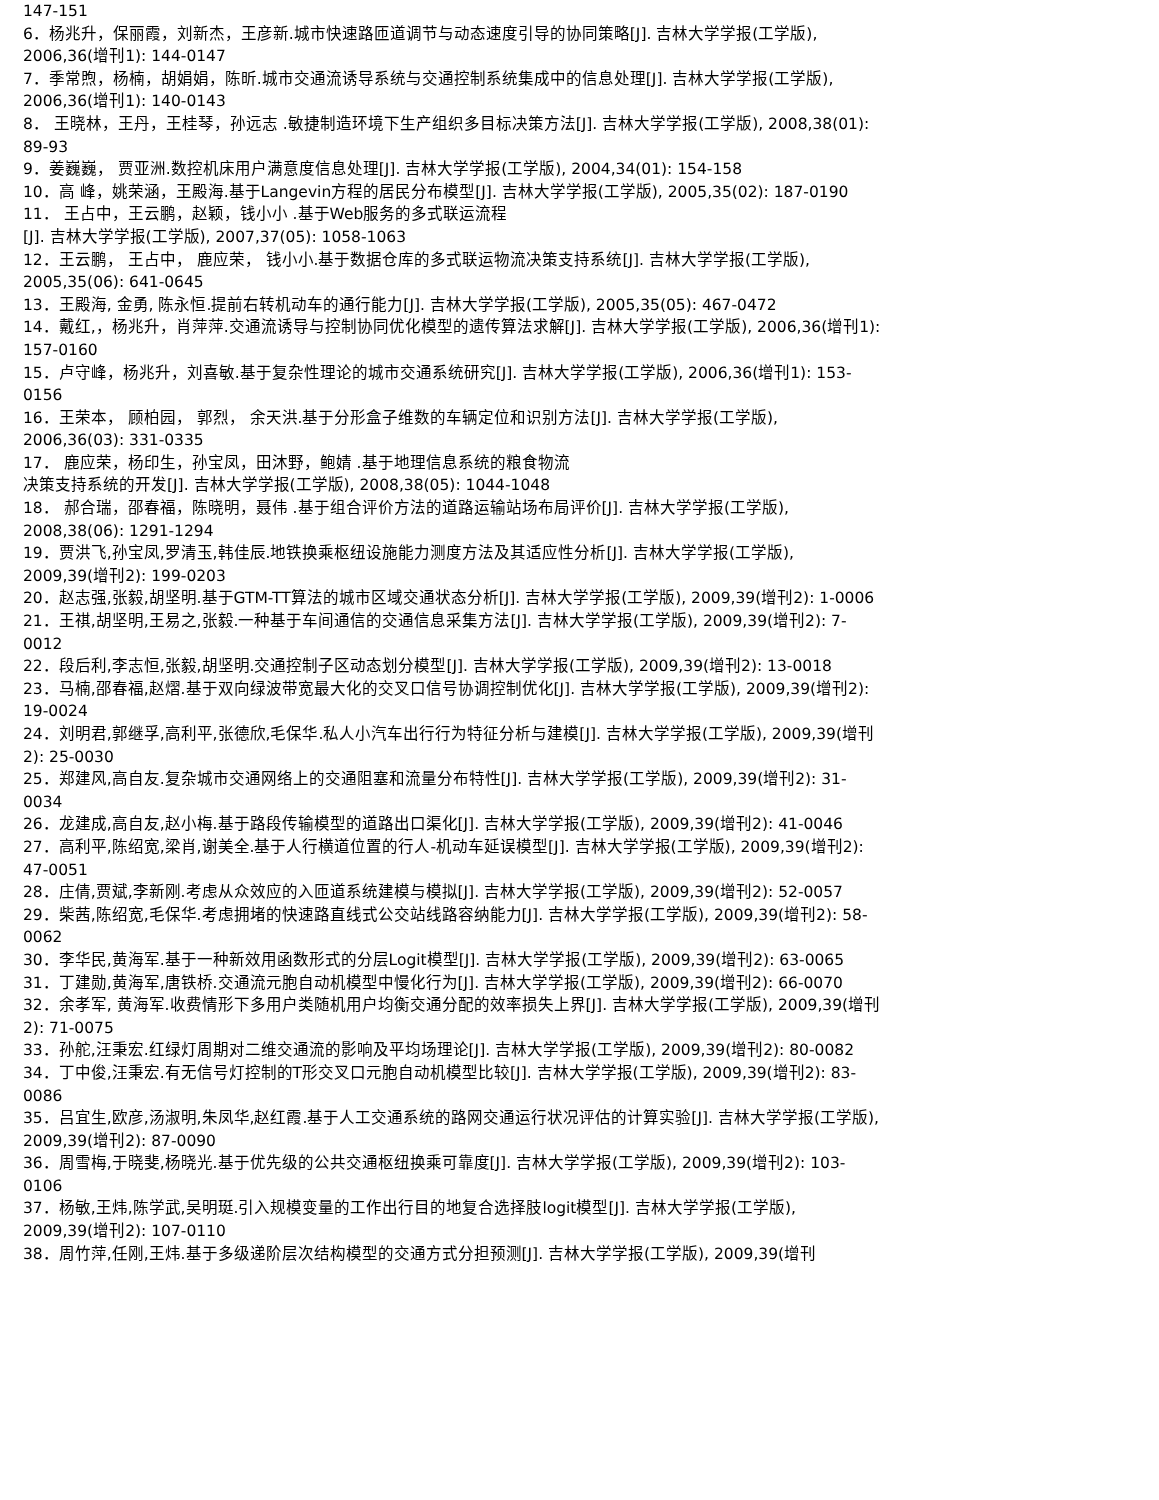147-151
6．杨兆升，保丽霞，刘新杰，王彦新.城市快速路匝道调节与动态速度引导的协同策略[J]. 吉林大学学报(工学版), 2006,36(增刊1): 144-0147
7．季常煦，杨楠，胡娟娟，陈昕.城市交通流诱导系统与交通控制系统集成中的信息处理[J]. 吉林大学学报(工学版), 2006,36(增刊1): 140-0143
8． 王晓林，王丹，王桂琴，孙远志 .敏捷制造环境下生产组织多目标决策方法[J]. 吉林大学学报(工学版), 2008,38(01): 89-93
9．姜巍巍， 贾亚洲.数控机床用户满意度信息处理[J]. 吉林大学学报(工学版), 2004,34(01): 154-158
10．高 峰，姚荣涵，王殿海.基于Langevin方程的居民分布模型[J]. 吉林大学学报(工学版), 2005,35(02): 187-0190
11． 王占中，王云鹏，赵颖，钱小小 .基于Web服务的多式联运流程
[J]. 吉林大学学报(工学版), 2007,37(05): 1058-1063
12．王云鹏， 王占中， 鹿应荣， 钱小小.基于数据仓库的多式联运物流决策支持系统[J]. 吉林大学学报(工学版), 2005,35(06): 641-0645
13．王殿海, 金勇, 陈永恒.提前右转机动车的通行能力[J]. 吉林大学学报(工学版), 2005,35(05): 467-0472
14．戴红,，杨兆升，肖萍萍.交通流诱导与控制协同优化模型的遗传算法求解[J]. 吉林大学学报(工学版), 2006,36(增刊1): 157-0160
15．卢守峰，杨兆升，刘喜敏.基于复杂性理论的城市交通系统研究[J]. 吉林大学学报(工学版), 2006,36(增刊1): 153-0156
16．王荣本， 顾柏园， 郭烈， 余天洪.基于分形盒子维数的车辆定位和识别方法[J]. 吉林大学学报(工学版), 2006,36(03): 331-0335
17． 鹿应荣，杨印生，孙宝凤，田沐野，鲍婧 .基于地理信息系统的粮食物流
决策支持系统的开发[J]. 吉林大学学报(工学版), 2008,38(05): 1044-1048
18． 郝合瑞，邵春福，陈晓明，聂伟 .基于组合评价方法的道路运输站场布局评价[J]. 吉林大学学报(工学版), 2008,38(06): 1291-1294
19．贾洪飞,孙宝凤,罗清玉,韩佳辰.地铁换乘枢纽设施能力测度方法及其适应性分析[J]. 吉林大学学报(工学版), 2009,39(增刊2): 199-0203
20．赵志强,张毅,胡坚明.基于GTM-TT算法的城市区域交通状态分析[J]. 吉林大学学报(工学版), 2009,39(增刊2): 1-0006
21．王祺,胡坚明,王易之,张毅.一种基于车间通信的交通信息采集方法[J]. 吉林大学学报(工学版), 2009,39(增刊2): 7-0012
22．段后利,李志恒,张毅,胡坚明.交通控制子区动态划分模型[J]. 吉林大学学报(工学版), 2009,39(增刊2): 13-0018
23．马楠,邵春福,赵熠.基于双向绿波带宽最大化的交叉口信号协调控制优化[J]. 吉林大学学报(工学版), 2009,39(增刊2): 19-0024
24．刘明君,郭继孚,高利平,张德欣,毛保华.私人小汽车出行行为特征分析与建模[J]. 吉林大学学报(工学版), 2009,39(增刊2): 25-0030
25．郑建风,高自友.复杂城市交通网络上的交通阻塞和流量分布特性[J]. 吉林大学学报(工学版), 2009,39(增刊2): 31-0034
26．龙建成,高自友,赵小梅.基于路段传输模型的道路出口渠化[J]. 吉林大学学报(工学版), 2009,39(增刊2): 41-0046
27．高利平,陈绍宽,梁肖,谢美全.基于人行横道位置的行人-机动车延误模型[J]. 吉林大学学报(工学版), 2009,39(增刊2): 47-0051
28．庄倩,贾斌,李新刚.考虑从众效应的入匝道系统建模与模拟[J]. 吉林大学学报(工学版), 2009,39(增刊2): 52-0057
29．柴茜,陈绍宽,毛保华.考虑拥堵的快速路直线式公交站线路容纳能力[J]. 吉林大学学报(工学版), 2009,39(增刊2): 58-0062
30．李华民,黄海军.基于一种新效用函数形式的分层Logit模型[J]. 吉林大学学报(工学版), 2009,39(增刊2): 63-0065
31．丁建勋,黄海军,唐铁桥.交通流元胞自动机模型中慢化行为[J]. 吉林大学学报(工学版), 2009,39(增刊2): 66-0070
32．余孝军, 黄海军.收费情形下多用户类随机用户均衡交通分配的效率损失上界[J]. 吉林大学学报(工学版), 2009,39(增刊2): 71-0075
33．孙舵,汪秉宏.红绿灯周期对二维交通流的影响及平均场理论[J]. 吉林大学学报(工学版), 2009,39(增刊2): 80-0082
34．丁中俊,汪秉宏.有无信号灯控制的T形交叉口元胞自动机模型比较[J]. 吉林大学学报(工学版), 2009,39(增刊2): 83-0086
35．吕宜生,欧彦,汤淑明,朱凤华,赵红霞.基于人工交通系统的路网交通运行状况评估的计算实验[J]. 吉林大学学报(工学版), 2009,39(增刊2): 87-0090
36．周雪梅,于晓斐,杨晓光.基于优先级的公共交通枢纽换乘可靠度[J]. 吉林大学学报(工学版), 2009,39(增刊2): 103-0106
37．杨敏,王炜,陈学武,吴明珽.引入规模变量的工作出行目的地复合选择肢logit模型[J]. 吉林大学学报(工学版), 2009,39(增刊2): 107-0110
38．周竹萍,任刚,王炜.基于多级递阶层次结构模型的交通方式分担预测[J]. 吉林大学学报(工学版), 2009,39(增刊